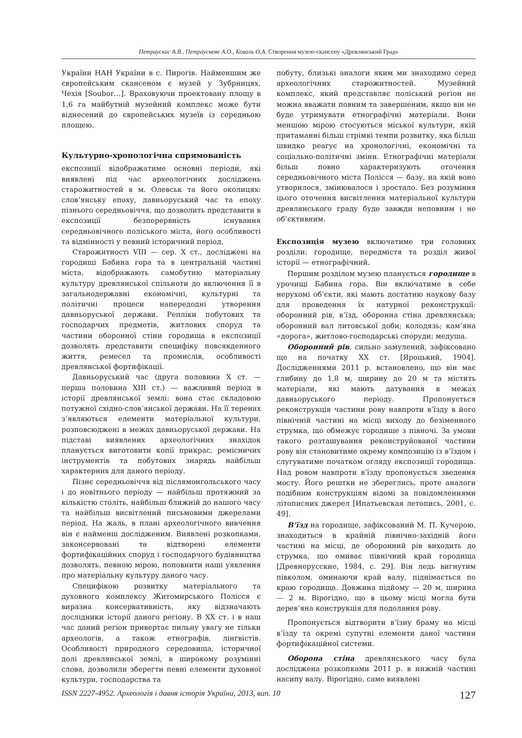Петраускас А.В., Петраускене А.О., Коваль О.А. Створення музею-скансену «Древлянський Град»
України НАН України в с. Пирогів. Найменшим же європейським скансеном є музей у Зубрницях, Чехія [Soubor…]. Враховуючи проектовану площу в 1,6 га майбутній музейний комплекс може бути віднесений до європейських музеїв із середньою площею.
Культурно-хронологічна спрямованість
експозиції відображатиме основні періоди, які виявлені під час археологічних досліджень старожитностей в м. Олевськ та його околицях: слов’янську епоху, давньоруський час та епоху пізнього середньовіччя, що дозволить представити в експозиції безперервність існування середньовічного поліського міста, його особливості та відмінності у певний історичний період.
Старожитності VIII — сер. X ст., досліджені на городищі Бабина гора та в центральній частині міста, відображають самобутню матеріальну культуру древлянської спільноти до включення її в загальнодержавні економічні, культурні та політичні процеси напередодні утворення давньоруської держави. Репліки побутових та господарчих предметів, житлових споруд та частини оборонної стіни городища в експозиції дозволять представити специфіку повсякденного життя, ремесел та промислів, особливості древлянської фортифікації.
Давньоруський час (друга половина X ст. — перша половина XIII ст.) — важливий період в історії древлянської землі: вона стає складовою потужної східно-слов’янської держави. На її теренах з’являються елементи матеріальної культури, розповсюджені в межах давньоруської держави. На підставі виявлених археологічних знахідок планується виготовити копії прикрас, ремісничих інструментів та побутових знарядь найбільш характерних для даного періоду.
Пізнє середньовіччя від післямонгольського часу і до новітнього періоду — найбільш протяжний за кількістю століть, найбільш ближній до нашого часу та найбільш висвітлений письмовими джерелами період. На жаль, в плані археологічного вивчення він є найменш дослідженим. Виявлені розкопками, законсервовані та відтворені елементи фортифікаційних споруд і господарчого будівництва дозволять, певною мірою, поповнити наші уявлення про матеріальну культуру даного часу.
Специфікою розвитку матеріального та духовного комплексу Житомирського Полісся є виразна консервативність, яку відзначають дослідники історії даного регіону. В XX ст. і в наш час даний регіон привертає пильну увагу не тільки археологів, а також етнографів, лінгвістів. Особливості природного середовища, історичної долі древлянської землі, в широкому розумінні слова, дозволили зберегти певні елементи духовної культури, господарства та
побуту, близькі аналоги яким ми знаходимо серед археологічних старожитностей. Музейний комплекс, який представляє поліський регіон не можна вважати повним та завершеним, якщо він не буде утримувати етнографічні матеріали. Вони меншою мірою стосуються міської культури, якій притаманні більш стрімкі темпи розвитку, яка більш швидко реагує на хронологічні, економічні та соціально-політичні зміни. Етнографічні матеріали більш повно характеризують оточення середньовічного міста Полісся — базу, на якій воно утворилося, змінювалося і зростало. Без розуміння цього оточення висвітлення матеріальної культури древлянського граду буде завжди неповним і не об’єктивним.
Експозиція музею включатиме три головних розділи: городище, передмістя та розділ живої історії — етнографічний.
Першим розділом музею планується городище в урочищі Бабина гора. Він включатиме в себе нерухомі об’єкти, які мають достатню наукову базу для проведення їх натурної реконструкції: оборонний рів, в’їзд, оборонна стіна древлянська; оборонний вал литовської доби; колодязь; кам’яна «дорога», житлово-господарські споруди; медуша.
Оборонний рів, сильно замулений, зафіксовано ще на початку XX ст. [Яроцький, 1904]. Дослідженнями 2011 р. встановлено, що він має глибину до 1,8 м, ширину до 20 м та містить матеріали, які мають датування в межах давньоруського періоду. Пропонується реконструкція частини рову навпроти в’їзду в його північній частині на місці виходу до безіменного струмка, що обмежує городище з півночі. За умови такого розташування реконструйованої частини рову він становитиме окрему композицію із в’їздом і слугуватиме початком огляду експозиції городища. Над ровом навпроти в’їзду пропонується зведення мосту. Його рештки не збереглись, проте аналоги подібним конструкціям відомі за повідомленнями літописних джерел [Ипатьевская летопись, 2001, с. 49].
В’їзд на городище, зафіксований М. П. Кучерою, знаходиться в крайній північно-західній його частині на місці, де оборонний рів виходить до струмка, що омиває північний край городища [Древнерусские, 1984, с. 29]. Він ледь вигнутим півколом, оминаючи край валу, піднімається по краю городища. Довжина підйому — 20 м, ширина — 2 м. Вірогідно, що в цьому місці могла бути дерев’яна конструкція для подолання рову.
Пропонується відтворити в’їзну браму на місці в’їзду та окремі супутні елементи даної частини фортифікаційної системи.
Оборона стіна древлянського часу була досліджена розкопками 2011 р. в нижній частині насипу валу. Вірогідно, саме виявлені
ISSN 2227-4952. Археологія і давня історія України, 2013, вип. 10 127